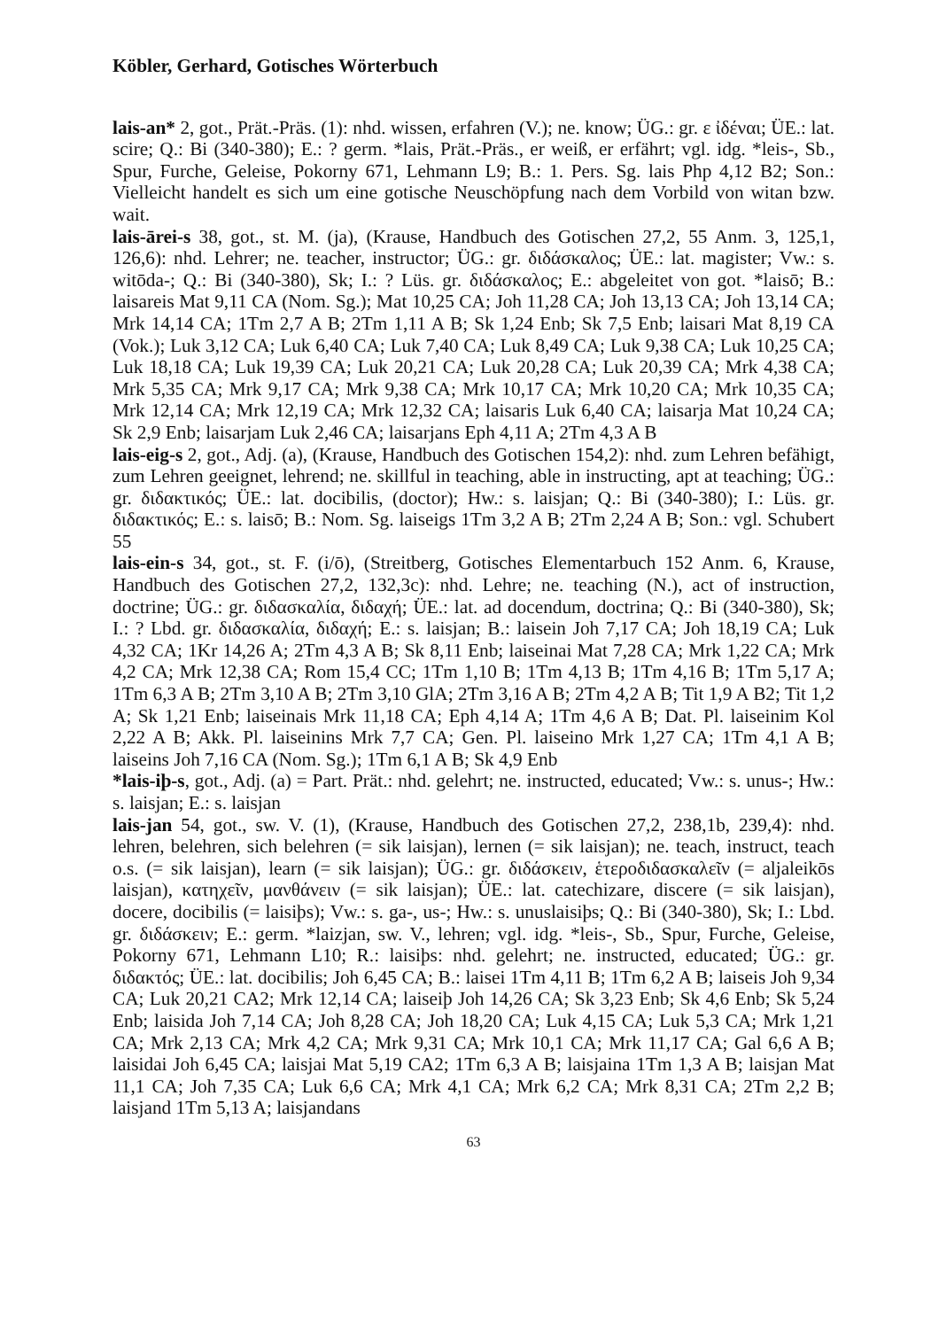Köbler, Gerhard, Gotisches Wörterbuch
lais-an* 2, got., Prät.-Präs. (1): nhd. wissen, erfahren (V.); ne. know; ÜG.: gr. ε ἰδέναι; ÜE.: lat. scire; Q.: Bi (340-380); E.: ? germ. *lais, Prät.-Präs., er weiß, er erfährt; vgl. idg. *leis-, Sb., Spur, Furche, Geleise, Pokorny 671, Lehmann L9; B.: 1. Pers. Sg. lais Php 4,12 B2; Son.: Vielleicht handelt es sich um eine gotische Neuschöpfung nach dem Vorbild von witan bzw. wait.
lais-ārei-s 38, got., st. M. (ja), (Krause, Handbuch des Gotischen 27,2, 55 Anm. 3, 125,1, 126,6): nhd. Lehrer; ne. teacher, instructor; ÜG.: gr. διδάσκαλος; ÜE.: lat. magister; Vw.: s. witōda-; Q.: Bi (340-380), Sk; I.: ? Lüs. gr. διδάσκαλος; E.: abgeleitet von got. *laisō; B.: laisareis Mat 9,11 CA (Nom. Sg.); Mat 10,25 CA; Joh 11,28 CA; Joh 13,13 CA; Joh 13,14 CA; Mrk 14,14 CA; 1Tm 2,7 A B; 2Tm 1,11 A B; Sk 1,24 Enb; Sk 7,5 Enb; laisari Mat 8,19 CA (Vok.); Luk 3,12 CA; Luk 6,40 CA; Luk 7,40 CA; Luk 8,49 CA; Luk 9,38 CA; Luk 10,25 CA; Luk 18,18 CA; Luk 19,39 CA; Luk 20,21 CA; Luk 20,28 CA; Luk 20,39 CA; Mrk 4,38 CA; Mrk 5,35 CA; Mrk 9,17 CA; Mrk 9,38 CA; Mrk 10,17 CA; Mrk 10,20 CA; Mrk 10,35 CA; Mrk 12,14 CA; Mrk 12,19 CA; Mrk 12,32 CA; laisaris Luk 6,40 CA; laisarja Mat 10,24 CA; Sk 2,9 Enb; laisarjam Luk 2,46 CA; laisarjans Eph 4,11 A; 2Tm 4,3 A B
lais-eig-s 2, got., Adj. (a), (Krause, Handbuch des Gotischen 154,2): nhd. zum Lehren befähigt, zum Lehren geeignet, lehrend; ne. skillful in teaching, able in instructing, apt at teaching; ÜG.: gr. διδακτικός; ÜE.: lat. docibilis, (doctor); Hw.: s. laisjan; Q.: Bi (340-380); I.: Lüs. gr. διδακτικός; E.: s. laisō; B.: Nom. Sg. laiseigs 1Tm 3,2 A B; 2Tm 2,24 A B; Son.: vgl. Schubert 55
lais-ein-s 34, got., st. F. (i/ō), (Streitberg, Gotisches Elementarbuch 152 Anm. 6, Krause, Handbuch des Gotischen 27,2, 132,3c): nhd. Lehre; ne. teaching (N.), act of instruction, doctrine; ÜG.: gr. διδασκαλία, διδαχή; ÜE.: lat. ad docendum, doctrina; Q.: Bi (340-380), Sk; I.: ? Lbd. gr. διδασκαλία, διδαχή; E.: s. laisjan; B.: laisein Joh 7,17 CA; Joh 18,19 CA; Luk 4,32 CA; 1Kr 14,26 A; 2Tm 4,3 A B; Sk 8,11 Enb; laiseinai Mat 7,28 CA; Mrk 1,22 CA; Mrk 4,2 CA; Mrk 12,38 CA; Rom 15,4 CC; 1Tm 1,10 B; 1Tm 4,13 B; 1Tm 4,16 B; 1Tm 5,17 A; 1Tm 6,3 A B; 2Tm 3,10 A B; 2Tm 3,10 GlA; 2Tm 3,16 A B; 2Tm 4,2 A B; Tit 1,9 A B2; Tit 1,2 A; Sk 1,21 Enb; laiseinais Mrk 11,18 CA; Eph 4,14 A; 1Tm 4,6 A B; Dat. Pl. laiseinim Kol 2,22 A B; Akk. Pl. laiseinins Mrk 7,7 CA; Gen. Pl. laiseino Mrk 1,27 CA; 1Tm 4,1 A B; laiseins Joh 7,16 CA (Nom. Sg.); 1Tm 6,1 A B; Sk 4,9 Enb
*lais-iþ-s, got., Adj. (a) = Part. Prät.: nhd. gelehrt; ne. instructed, educated; Vw.: s. unus-; Hw.: s. laisjan; E.: s. laisjan
lais-jan 54, got., sw. V. (1), (Krause, Handbuch des Gotischen 27,2, 238,1b, 239,4): nhd. lehren, belehren, sich belehren (= sik laisjan), lernen (= sik laisjan); ne. teach, instruct, teach o.s. (= sik laisjan), learn (= sik laisjan); ÜG.: gr. διδάσκειν, ἑτεροδιδασκαλεῖν (= aljaleikōs laisjan), κατηχεῖν, μανθάνειν (= sik laisjan); ÜE.: lat. catechizare, discere (= sik laisjan), docere, docibilis (= laisiþs); Vw.: s. ga-, us-; Hw.: s. unuslaisiþs; Q.: Bi (340-380), Sk; I.: Lbd. gr. διδάσκειν; E.: germ. *laizjan, sw. V., lehren; vgl. idg. *leis-, Sb., Spur, Furche, Geleise, Pokorny 671, Lehmann L10; R.: laisiþs: nhd. gelehrt; ne. instructed, educated; ÜG.: gr. διδακτός; ÜE.: lat. docibilis; Joh 6,45 CA; B.: laisei 1Tm 4,11 B; 1Tm 6,2 A B; laiseis Joh 9,34 CA; Luk 20,21 CA2; Mrk 12,14 CA; laiseiþ Joh 14,26 CA; Sk 3,23 Enb; Sk 4,6 Enb; Sk 5,24 Enb; laisida Joh 7,14 CA; Joh 8,28 CA; Joh 18,20 CA; Luk 4,15 CA; Luk 5,3 CA; Mrk 1,21 CA; Mrk 2,13 CA; Mrk 4,2 CA; Mrk 9,31 CA; Mrk 10,1 CA; Mrk 11,17 CA; Gal 6,6 A B; laisidai Joh 6,45 CA; laisjai Mat 5,19 CA2; 1Tm 6,3 A B; laisjaina 1Tm 1,3 A B; laisjan Mat 11,1 CA; Joh 7,35 CA; Luk 6,6 CA; Mrk 4,1 CA; Mrk 6,2 CA; Mrk 8,31 CA; 2Tm 2,2 B; laisjand 1Tm 5,13 A; laisjandans
63